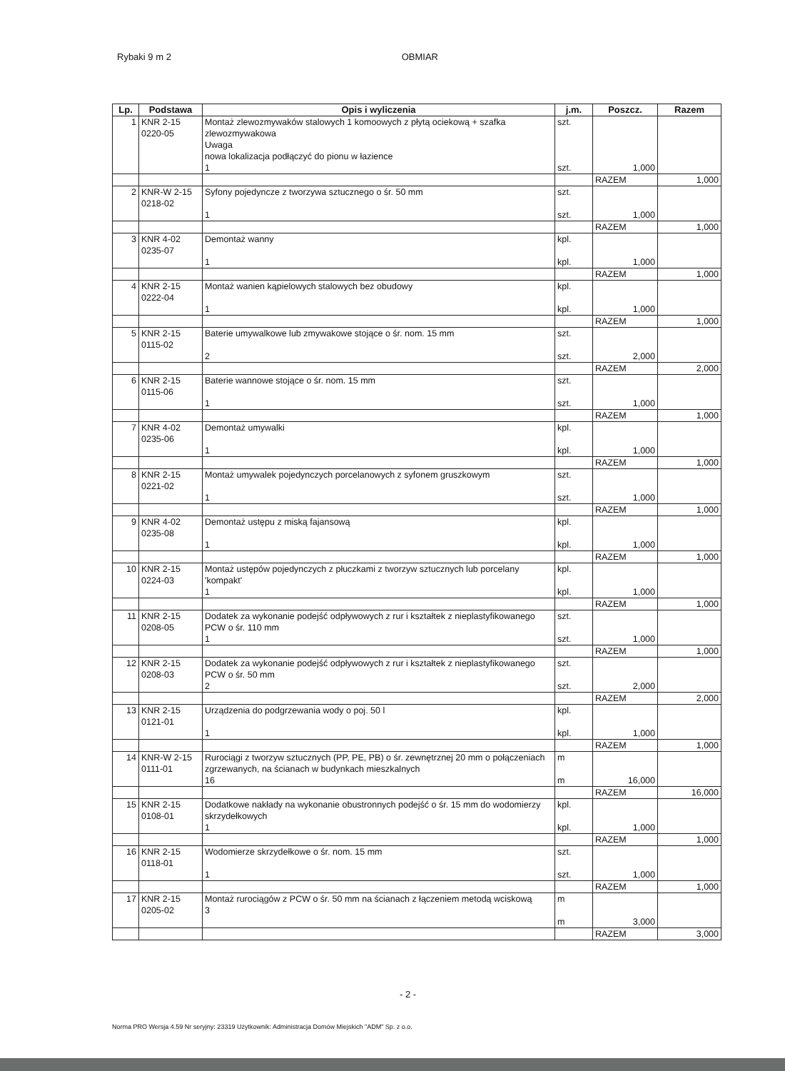Rybaki 9 m 2 OBMIAR
| Lp. | Podstawa | Opis i wyliczenia | j.m. | Poszcz. | Razem |
| --- | --- | --- | --- | --- | --- |
| 1 | KNR 2-15 0220-05 | Montaż zlewozmywaków stalowych 1 komoowych z płytą ociekową + szafka zlewozmywakowa Uwaga nowa lokalizacja podłączyć do pionu w łazience 1 | szt. szt. | 1,000 | |
| | | | | RAZEM | 1,000 |
| 2 | KNR-W 2-15 0218-02 | Syfony pojedyncze z tworzywa sztucznego o śr. 50 mm 1 | szt. szt. | 1,000 | |
| | | | | RAZEM | 1,000 |
| 3 | KNR 4-02 0235-07 | Demontaż wanny 1 | kpl. kpl. | 1,000 | |
| | | | | RAZEM | 1,000 |
| 4 | KNR 2-15 0222-04 | Montaż wanien kąpielowych stalowych bez obudowy 1 | kpl. kpl. | 1,000 | |
| | | | | RAZEM | 1,000 |
| 5 | KNR 2-15 0115-02 | Baterie umywalkowe lub zmywakowe stojące o śr. nom. 15 mm 2 | szt. szt. | 2,000 | |
| | | | | RAZEM | 2,000 |
| 6 | KNR 2-15 0115-06 | Baterie wannowe stojące o śr. nom. 15 mm 1 | szt. szt. | 1,000 | |
| | | | | RAZEM | 1,000 |
| 7 | KNR 4-02 0235-06 | Demontaż umywalki 1 | kpl. kpl. | 1,000 | |
| | | | | RAZEM | 1,000 |
| 8 | KNR 2-15 0221-02 | Montaż umywalek pojedynczych porcelanowych z syfonem gruszkowym 1 | szt. szt. | 1,000 | |
| | | | | RAZEM | 1,000 |
| 9 | KNR 4-02 0235-08 | Demontaż ustępu z miską fajansową 1 | kpl. kpl. | 1,000 | |
| | | | | RAZEM | 1,000 |
| 10 | KNR 2-15 0224-03 | Montaż ustępów pojedynczych z płuczkami z tworzyw sztucznych lub porcelany 'kompakt' 1 | kpl. kpl. | 1,000 | |
| | | | | RAZEM | 1,000 |
| 11 | KNR 2-15 0208-05 | Dodatek za wykonanie podejść odpływowych z rur i kształtek z nieplastyfikowanego PCW o śr. 110 mm 1 | szt. szt. | 1,000 | |
| | | | | RAZEM | 1,000 |
| 12 | KNR 2-15 0208-03 | Dodatek za wykonanie podejść odpływowych z rur i kształtek z nieplastyfikowanego PCW o śr. 50 mm 2 | szt. szt. | 2,000 | |
| | | | | RAZEM | 2,000 |
| 13 | KNR 2-15 0121-01 | Urządzenia do podgrzewania wody o poj. 50 l 1 | kpl. kpl. | 1,000 | |
| | | | | RAZEM | 1,000 |
| 14 | KNR-W 2-15 0111-01 | Rurociągi z tworzyw sztucznych (PP, PE, PB) o śr. zewnętrznej 20 mm o połączeniach zgrzewanych, na ścianach w budynkach mieszkalnych 16 | m m | 16,000 | |
| | | | | RAZEM | 16,000 |
| 15 | KNR 2-15 0108-01 | Dodatkowe nakłady na wykonanie obustronnych podejść o śr. 15 mm do wodomierzy skrzydełkowych 1 | kpl. kpl. | 1,000 | |
| | | | | RAZEM | 1,000 |
| 16 | KNR 2-15 0118-01 | Wodomierze skrzydełkowe o śr. nom. 15 mm 1 | szt. szt. | 1,000 | |
| | | | | RAZEM | 1,000 |
| 17 | KNR 2-15 0205-02 | Montaż rurociągów z PCW o śr. 50 mm na ścianach z łączeniem metodą wciskową 3 | m m | 3,000 | |
| | | | | RAZEM | 3,000 |
- 2 -
Norma PRO Wersja 4.59 Nr seryjny: 23319 Użytkownik: Administracja Domów Miejskich "ADM" Sp. z o.o.